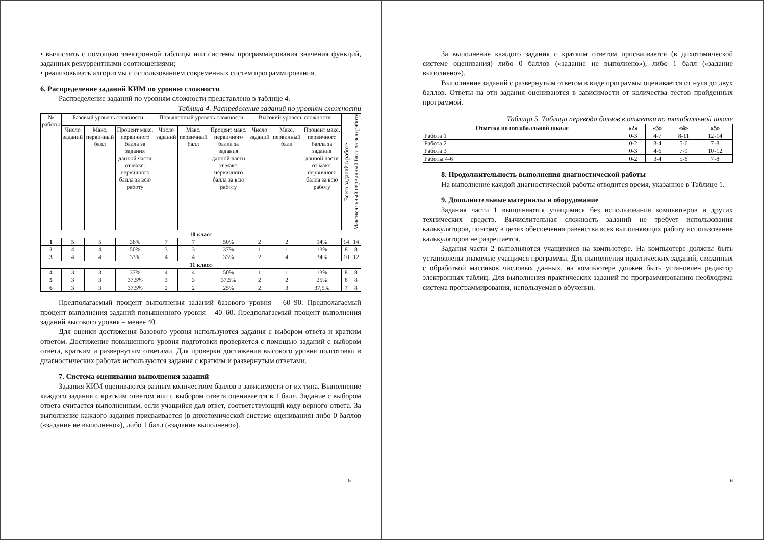• вычислять с помощью электронной таблицы или системы программирования значения функций, заданных рекуррентными соотношениями;
• реализовывать алгоритмы с использованием современных систем программирования.
6. Распределение заданий КИМ по уровню сложности
Распределение заданий по уровням сложности представлено в таблице 4.
Таблица 4. Распределение заданий по уровням сложности
| № работы | Базовый уровень сложности | | | Повышенный уровень сложности | | | Высокий уровень сложности | | | Всего заданий в работе | Максимальный первичный балл за всю работу |
| --- | --- | --- | --- | --- | --- | --- | --- | --- | --- | --- | --- |
| | Число заданий | Макс. первичный балл | Процент макс. первичного балла за задания данной части от макс. первичного балла за всю работу | Число заданий | Макс. первичный балл | Процент макс. первичного балла за задания данной части от макс. первичного балла за всю работу | Число заданий | Макс. первичный балл | Процент макс. первичного балла за задания данной части от макс. первичного балла за всю работу | | |
| 10 класс | | | | | | | | | | | |
| 1 | 5 | 5 | 36% | 7 | 7 | 50% | 2 | 2 | 14% | 14 | 14 |
| 2 | 4 | 4 | 50% | 3 | 3 | 37% | 1 | 1 | 13% | 8 | 8 |
| 3 | 4 | 4 | 33% | 4 | 4 | 33% | 2 | 4 | 34% | 10 | 12 |
| 11 класс | | | | | | | | | | | |
| 4 | 3 | 3 | 37% | 4 | 4 | 50% | 1 | 1 | 13% | 8 | 8 |
| 5 | 3 | 3 | 37,5% | 3 | 3 | 37,5% | 2 | 2 | 25% | 8 | 8 |
| 6 | 3 | 3 | 37,5% | 2 | 2 | 25% | 2 | 3 | 37,5% | 7 | 8 |
Предполагаемый процент выполнения заданий базового уровня – 60–90. Предполагаемый процент выполнения заданий повышенного уровня – 40–60. Предполагаемый процент выполнения заданий высокого уровня – менее 40.
Для оценки достижения базового уровня используются задания с выбором ответа и кратким ответом. Достижение повышенного уровня подготовки проверяется с помощью заданий с выбором ответа, кратким и развернутым ответами. Для проверки достижения высокого уровня подготовки в диагностических работах используются задания с кратким и развернутым ответами.
7. Система оценивания выполнения заданий
Задания КИМ оцениваются разным количеством баллов в зависимости от их типа. Выполнение каждого задания с кратким ответом или с выбором ответа оценивается в 1 балл. Задание с выбором ответа считается выполненным, если учащийся дал ответ, соответствующий коду верного ответа. За выполнение каждого задания присваивается (в дихотомической системе оценивания) либо 0 баллов («задание не выполнено»), либо 1 балл («задание выполнено»).
5
За выполнение каждого задания с кратким ответом присваивается (в дихотомической системе оценивания) либо 0 баллов («задание не выполнено»), либо 1 балл («задание выполнено»).
Выполнение заданий с развернутым ответом в виде программы оценивается от нуля до двух баллов. Ответы на эти задания оцениваются в зависимости от количества тестов пройденных программой.
Таблица 5. Таблица перевода баллов в отметки по пятибалльной шкале
| Отметка по пятибалльной шкале | «2» | «3» | «4» | «5» |
| Работа 1 | 0-3 | 4-7 | 8-11 | 12-14 |
| Работа 2 | 0-2 | 3-4 | 5-6 | 7-8 |
| Работа 3 | 0-3 | 4-6 | 7-9 | 10-12 |
| Работы 4-6 | 0-2 | 3-4 | 5-6 | 7-8 |
8. Продолжительность выполнения диагностической работы
На выполнение каждой диагностической работы отводится время, указанное в Таблице 1.
9. Дополнительные материалы и оборудование
Задания части 1 выполняются учащимися без использования компьютеров и других технических средств. Вычислительная сложность заданий не требует использования калькуляторов, поэтому в целях обеспечения равенства всех выполняющих работу использование калькуляторов не разрешается.
Задания части 2 выполняются учащимися на компьютере. На компьютере должны быть установлены знакомые учащимся программы. Для выполнения практических заданий, связанных с обработкой массивов числовых данных, на компьютере должен быть установлен редактор электронных таблиц. Для выполнения практических заданий по программированию необходима система программирования, используемая в обучении.
6